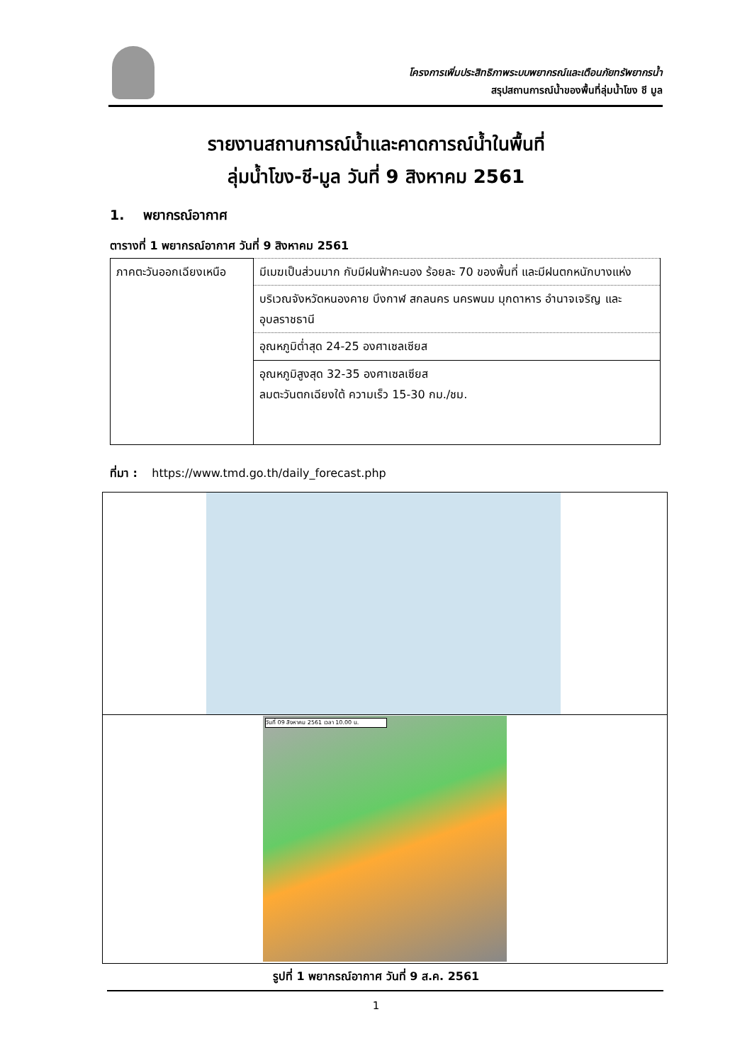โครงการเพิ่มประสิทธิภาพระบบพยากรณ์และเตือนภัยทรัพยากรน้ำ
สรุปสถานการณ์น้ำของพื้นที่ลุ่มน้ำโขง ชี มูล
รายงานสถานการณ์น้ำและคาดการณ์น้ำในพื้นที่
ลุ่มน้ำโขง-ชี-มูล วันที่ 9 สิงหาคม 2561
1. พยากรณ์อากาศ
ตารางที่ 1 พยากรณ์อากาศ วันที่ 9 สิงหาคม 2561
| ภาคตะวันออกเฉียงเหนือ | มีเมฆเป็นส่วนมาก กับมีฝนฟ้าคะนอง ร้อยละ 70 ของพื้นที่ และมีฝนตกหนักบางแห่ง |
| | บริเวณจังหวัดหนองคาย บึงกาฬ สกลนคร นครพนม มุกดาหาร อำนาจเจริญ และอุบลราชธานี |
| | อุณหภูมิต่ำสุด 24-25 องศาเซลเซียส |
| | อุณหภูมิสูงสุด 32-35 องศาเซลเซียส ลมตะวันตกเฉียงใต้ ความเร็ว 15-30 กม./ชม. |
ที่มา : https://www.tmd.go.th/daily_forecast.php
วันที่ 09 สิงหาคม 2561 เวลา 10.00 น.
รูปที่ 1 พยากรณ์อากาศ วันที่ 9 ส.ค. 2561
1